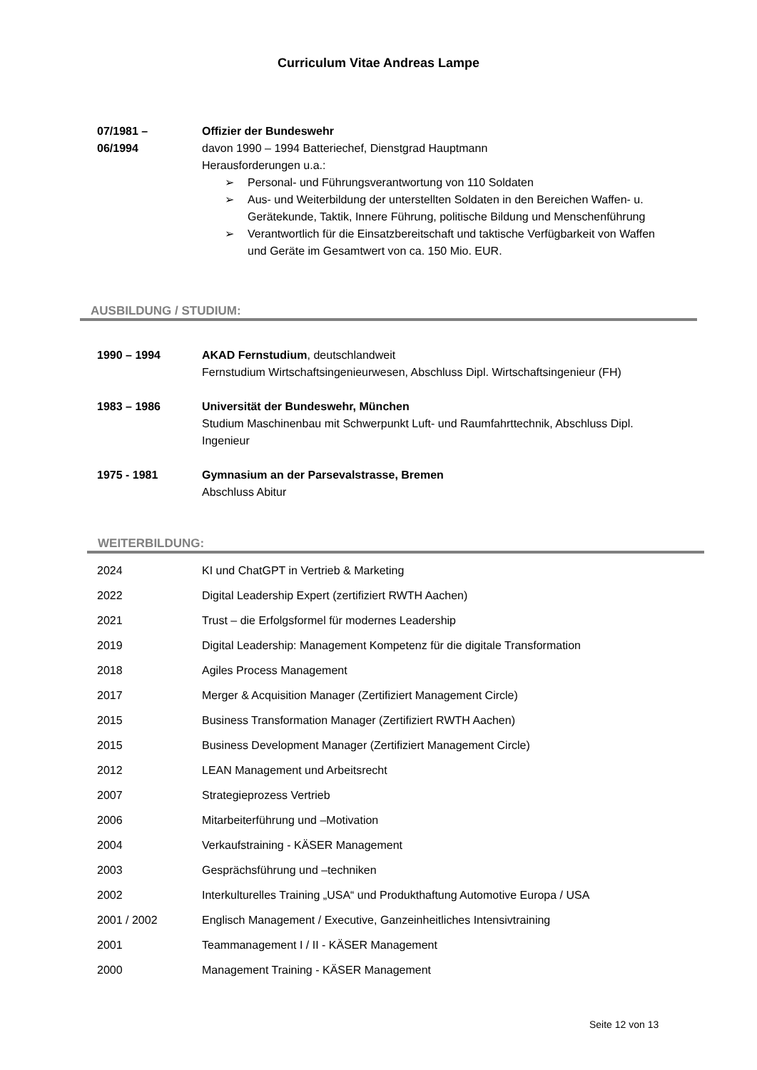Curriculum Vitae Andreas Lampe
07/1981 –
06/1994
Offizier der Bundeswehr
davon 1990 – 1994 Batteriechef, Dienstgrad Hauptmann
Herausforderungen u.a.:
➢ Personal- und Führungsverantwortung von 110 Soldaten
➢ Aus- und Weiterbildung der unterstellten Soldaten in den Bereichen Waffen- u. Gerätekunde, Taktik, Innere Führung, politische Bildung und Menschenführung
➢ Verantwortlich für die Einsatzbereitschaft und taktische Verfügbarkeit von Waffen und Geräte im Gesamtwert von ca. 150 Mio. EUR.
AUSBILDUNG / STUDIUM:
1990 – 1994 AKAD Fernstudium, deutschlandweit
Fernstudium Wirtschaftsingenieurwesen, Abschluss Dipl. Wirtschaftsingenieur (FH)
1983 – 1986 Universität der Bundeswehr, München
Studium Maschinenbau mit Schwerpunkt Luft- und Raumfahrttechnik, Abschluss Dipl. Ingenieur
1975 - 1981 Gymnasium an der Parsevalstrasse, Bremen
Abschluss Abitur
WEITERBILDUNG:
2024 KI und ChatGPT in Vertrieb & Marketing
2022 Digital Leadership Expert (zertifiziert RWTH Aachen)
2021 Trust – die Erfolgsformel für modernes Leadership
2019 Digital Leadership: Management Kompetenz für die digitale Transformation
2018 Agiles Process Management
2017 Merger & Acquisition Manager (Zertifiziert Management Circle)
2015 Business Transformation Manager (Zertifiziert RWTH Aachen)
2015 Business Development Manager (Zertifiziert Management Circle)
2012 LEAN Management und Arbeitsrecht
2007 Strategieprozess Vertrieb
2006 Mitarbeiterführung und –Motivation
2004 Verkaufstraining - KÄSER Management
2003 Gesprächsführung und –techniken
2002 Interkulturelles Training „USA“ und Produkthaftung Automotive Europa / USA
2001 / 2002 Englisch Management / Executive, Ganzeinheitliches Intensivtraining
2001 Teammanagement I / II - KÄSER Management
2000 Management Training - KÄSER Management
Seite 12 von 13